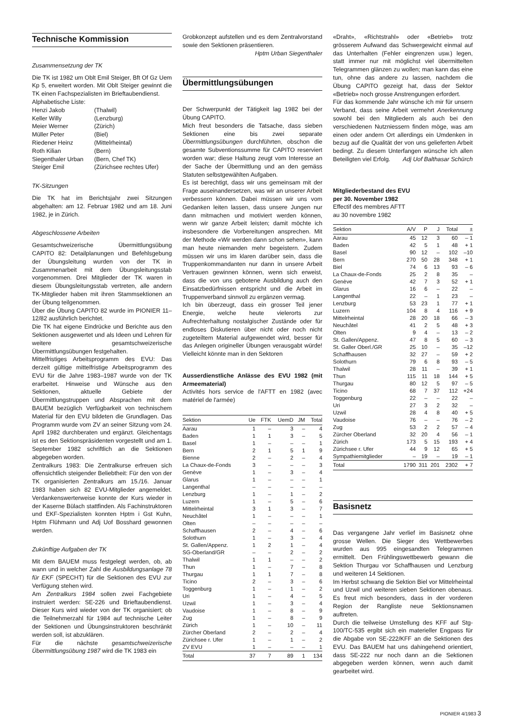Technische Kommission
Zusammensetzung der TK
Die TK ist 1982 um Oblt Emil Steiger, Bft Of Gz Uem Kp 5, erweitert worden. Mit Oblt Steiger gewinnt die TK einen Fachspezialisten im Brieftaubendienst.
Alphabetische Liste:
| Henzi Jakob | (Thalwil) |
| Keller Willy | (Lenzburg) |
| Meier Werner | (Zürich) |
| Müller Peter | (Biel) |
| Riedener Heinz | (Mittelrheintal) |
| Roth Kilian | (Bern) |
| Siegenthaler Urban | (Bern, Chef TK) |
| Steiger Emil | (Zürichsee rechtes Ufer) |
TK-Sitzungen
Die TK hat im Berichtsjahr zwei Sitzungen abgehalten: am 12. Februar 1982 und am 18. Juni 1982, je in Zürich.
Abgeschlossene Arbeiten
Gesamtschweizerische Übermittlungsübung CAPITO 82: Detailplanungen und Befehlsgebung der Übungsleitung wurden von der TK in Zusammenarbeit mit dem Übungsleitungsstab vorgenommen. Drei Mitglieder der TK waren in diesem Übungsleitungsstab vertreten, alle andern TK-Mitglieder haben mit ihren Stammsektionen an der Übung teilgenommen.
Über die Übung CAPITO 82 wurde im PIONIER 11–12/82 ausführlich berichtet.
Die TK hat eigene Eindrücke und Berichte aus den Sektionen ausgewertet und als Ideen und Lehren für weitere gesamtschweizerische Übermittlungsübungen festgehalten.
Mittelfristiges Arbeitsprogramm des EVU: Das derzeit gültige mittelfristige Arbeitsprogramm des EVU für die Jahre 1983–1987 wurde von der TK erarbeitet. Hinweise und Wünsche aus den Sektionen, aktuelle Gebiete der Übermittlungstruppen und Absprachen mit dem BAUEM bezüglich Verfügbarkeit von technischem Material für den EVU bildeten die Grundlagen. Das Programm wurde vom ZV an seiner Sitzung vom 24. April 1982 durchberaten und ergänzt. Gleichentags ist es den Sektionspräsidenten vorgestellt und am 1. September 1982 schriftlich an die Sektionen abgegeben worden.
Zentralkurs 1983: Die Zentralkurse erfreuen sich offensichtlich steigender Beliebtheit: Für den von der TK organisierten Zentralkurs am 15./16. Januar 1983 haben sich 82 EVU-Mitglieder angemeldet. Verdankenswerterweise konnte der Kurs wieder in der Kaserne Bülach stattfinden. Als Fachinstruktoren und EKF-Spezialisten konnten Hptm i Gst Kuhn, Hptm Flühmann und Adj Uof Bosshard gewonnen werden.
Zukünftige Aufgaben der TK
Mit dem BAUEM muss festgelegt werden, ob, ab wann und in welcher Zahl die Ausbildungsanlage 78 für EKF (SPECHT) für die Sektionen des EVU zur Verfügung stehen wird.
Am Zentralkurs 1984 sollen zwei Fachgebiete instruiert werden: SE-226 und Brieftaubendienst. Dieser Kurs wird wieder von der TK organisiert; ob die Teilnehmerzahl für 1984 auf technische Leiter der Sektionen und Übungsinstruktoren beschränkt werden soll, ist abzuklären.
Für die nächste gesamtschweizerische Übermittlungsübung 1987 wird die TK 1983 ein
Grobkonzept aufstellen und es dem Zentralvorstand sowie den Sektionen präsentieren.
Hptm Urban Siegenthaler
Übermittlungsübungen
Der Schwerpunkt der Tätigkeit lag 1982 bei der Übung CAPITO.
Mich freut besonders die Tatsache, dass sieben Sektionen eine bis zwei separate Übermittlungsübungen durchführten, obschon die gesamte Subventionssumme für CAPITO reserviert worden war; diese Haltung zeugt vom Interesse an der Sache der Übermittlung und an den gemäss Statuten selbstgewählten Aufgaben.
Es ist berechtigt, dass wir uns gemeinsam mit der Frage auseinandersetzen, was wir an unserer Arbeit verbessern können. Dabei müssen wir uns vom Gedanken leiten lassen, dass unsere Jungen nur dann mitmachen und motiviert werden können, wenn wir ganze Arbeit leisten; damit möchte ich insbesondere die Vorbereitungen ansprechen. Mit der Methode «Wir werden dann schon sehen», kann man heute niemanden mehr begeistern. Zudem müssen wir uns im klaren darüber sein, dass die Truppenkommandanten nur dann in unsere Arbeit Vertrauen gewinnen können, wenn sich erweist, dass die von uns gebotene Ausbildung auch den Einsatzbedürfnissen entspricht und die Arbeit im Truppenverband sinnvoll zu ergänzen vermag.
Ich bin überzeugt, dass ein grosser Teil jener Energie, welche heute vielerorts zur Aufrechterhaltung nostalgischer Zustände oder für endloses Diskutieren über nicht oder noch nicht zugeteiltem Material aufgewendet wird, besser für das Anlegen origineller Übungen verausgabt würde! Vielleicht könnte man in den Sektoren
Ausserdienstliche Anlässe des EVU 1982 (mit Armeematerial)
Activités hors service de l'AFTT en 1982 (avec matériel de l'armée)
| Sektion | Ue | FTK | UemD | JM | Total |
| --- | --- | --- | --- | --- | --- |
| Aarau | 1 | – | 3 | – | 4 |
| Baden | 1 | 1 | 3 | – | 5 |
| Basel | 1 | – | – | – | 1 |
| Bern | 2 | 1 | 5 | 1 | 9 |
| Bienne | 2 | – | 2 | – | 4 |
| La Chaux-de-Fonds | 3 | – | – | – | 3 |
| Genève | 1 | – | 3 | – | 4 |
| Glarus | 1 | – | – | – | 1 |
| Langenthal | – | – | – | – | – |
| Lenzburg | 1 | – | 1 | – | 2 |
| Luzern | 1 | – | 5 | – | 6 |
| Mittelrheintal | 3 | 1 | 3 | – | 7 |
| Neuchâtel | 1 | – | – | – | 1 |
| Olten | – | – | – | – | – |
| Schaffhausen | 2 | – | 4 | – | 6 |
| Solothurn | 1 | – | 3 | – | 4 |
| St. Gallen/Appenz. | 1 | 2 | 1 | – | 4 |
| SG-Oberland/GR | – | – | 2 | – | 2 |
| Thalwil | 1 | 1 | – | – | 2 |
| Thun | 1 | – | 7 | – | 8 |
| Thurgau | 1 | 1 | 7 | – | 8 |
| Ticino | 2 | – | 3 | – | 6 |
| Toggenburg | 1 | – | 1 | – | 2 |
| Uri | 1 | – | 4 | – | 5 |
| Uzwil | 1 | – | 3 | – | 4 |
| Vaudoise | 1 | – | 8 | – | 9 |
| Zug | 1 | – | 8 | – | 9 |
| Zürich | 1 | – | 10 | – | 11 |
| Zürcher Oberland | 2 | – | 2 | – | 4 |
| Zürichsee r. Ufer | 1 | – | 1 | – | 2 |
| ZV EVU | 1 | – | – | – | 1 |
| Total | 37 | 7 | 89 | 1 | 134 |
«Draht», «Richtstrahl» oder «Betrieb» trotz grösserem Aufwand das Schwergewicht einmal auf das Unterhalten (Fehler eingrenzen usw.) legen, statt immer nur mit möglichst viel übermittelten Telegrammen glänzen zu wollen; man kann das eine tun, ohne das andere zu lassen, nachdem die Übung CAPITO gezeigt hat, dass der Sektor «Betrieb» noch grosse Anstrengungen erfordert.
Für das kommende Jahr wünsche ich mir für unsern Verband, dass seine Arbeit vermehrt Anerkennung sowohl bei den Mitgliedern als auch bei den verschiedenen Nutzniessern finden möge, was am einen oder andern Ort allerdings ein Umdenken in bezug auf die Qualität der von uns gelieferten Arbeit bedingt. Zu diesem Unterfangen wünsche ich allen Beteiligten viel Erfolg. Adj Uof Balthasar Schürch
Mitgliederbestand des EVU
per 30. November 1982
Effectif des membres AFTT
au 30 novembre 1982
| Sektion | A/V | P | J | Total | ± |
| --- | --- | --- | --- | --- | --- |
| Aarau | 45 | 12 | 3 | 60 | – 1 |
| Baden | 42 | 5 | 1 | 48 | + 1 |
| Basel | 90 | 12 | – | 102 | –10 |
| Bern | 270 | 50 | 28 | 348 | + 1 |
| Biel | 74 | 6 | 13 | 93 | – 6 |
| La Chaux-de-Fonds | 25 | 2 | 8 | 35 | – |
| Genève | 42 | 7 | 3 | 52 | + 1 |
| Glarus | 16 | 6 | – | 22 | – |
| Langenthal | 22 | – | 1 | 23 | – |
| Lenzburg | 53 | 23 | 1 | 77 | + 1 |
| Luzern | 104 | 8 | 4 | 116 | + 9 |
| Mittelrheintal | 28 | 20 | 18 | 66 | – 3 |
| Neuchâtel | 41 | 2 | 5 | 48 | + 3 |
| Olten | 9 | 4 | – | 13 | – 2 |
| St. Gallen/Appenz. | 47 | 8 | 5 | 60 | – 3 |
| St. Galler Oberl./GR | 25 | 10 | – | 35 | –12 |
| Schaffhausen | 32 | 27 | – | 59 | + 2 |
| Solothurn | 79 | 6 | 8 | 93 | – 5 |
| Thalwil | 28 | 11 | – | 39 | + 1 |
| Thun | 115 | 11 | 18 | 144 | + 5 |
| Thurgau | 80 | 12 | 5 | 97 | – 5 |
| Ticino | 68 | 7 | 37 | 112 | +24 |
| Toggenburg | 22 | – | – | 22 | – |
| Uri | 27 | 3 | 2 | 32 | – |
| Uzwil | 28 | 4 | 8 | 40 | + 5 |
| Vaudoise | 76 | – | – | 76 | – 2 |
| Zug | 53 | 2 | 2 | 57 | – 4 |
| Zürcher Oberland | 32 | 20 | 4 | 56 | – 1 |
| Zürich | 173 | 5 | 15 | 193 | + 4 |
| Zürichsee r. Ufer | 44 | 9 | 12 | 65 | + 5 |
| Sympathiemitglieder | – | 19 | – | 19 | – 1 |
| Total | 1790 | 311 | 201 | 2302 | + 7 |
Basisnetz
Das vergangene Jahr verlief im Basisnetz ohne grosse Wellen. Die Sieger des Wettbewerbes wurden aus 995 eingesandten Telegrammen ermittelt. Den Frühlingswettbewerb gewann die Sektion Thurgau vor Schaffhausen und Lenzburg und weiteren 14 Sektionen.
Im Herbst schwang die Sektion Biel vor Mittelrheintal und Uzwil und weiteren sieben Sektionen obenaus. Es freut mich besonders, dass in der vorderen Region der Rangliste neue Sektionsnamen auftreten.
Durch die teilweise Umstellung des KFF auf Stg-100/TC-535 ergibt sich ein materieller Engpass für die Abgabe von SE-222/KFF an die Sektionen des EVU. Das BAUEM hat uns dahingehend orientiert, dass SE-222 nur noch dann an die Sektionen abgegeben werden können, wenn auch damit gearbeitet wird.
PIONIER 4/1983 3